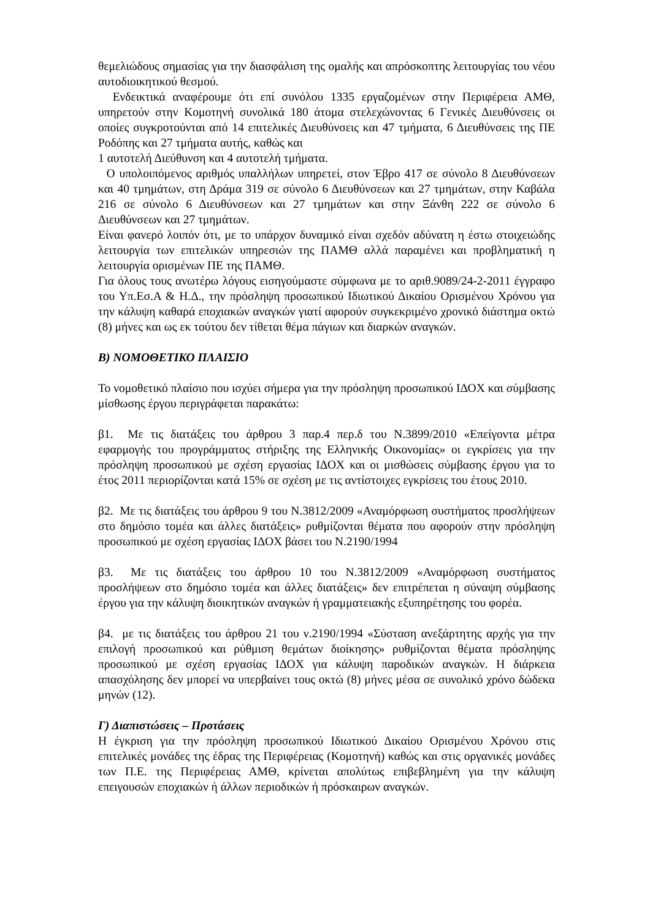θεμελιώδους σημασίας για την διασφάλιση της ομαλής και απρόσκοπτης λειτουργίας του νέου αυτοδιοικητικού θεσμού.
Ενδεικτικά αναφέρουμε ότι επί συνόλου 1335 εργαζομένων στην Περιφέρεια ΑΜΘ, υπηρετούν στην Κομοτηνή συνολικά 180 άτομα στελεχώνοντας 6 Γενικές Διευθύνσεις οι οποίες συγκροτούνται από 14 επιτελικές Διευθύνσεις και 47 τμήματα, 6 Διευθύνσεις της ΠΕ Ροδόπης και 27 τμήματα αυτής, καθώς και
1 αυτοτελή Διεύθυνση και 4 αυτοτελή τμήματα.
Ο υπολοιπόμενος αριθμός υπαλλήλων υπηρετεί, στον Έβρο 417 σε σύνολο 8 Διευθύνσεων και 40 τμημάτων, στη Δράμα 319 σε σύνολο 6 Διευθύνσεων και 27 τμημάτων, στην Καβάλα 216 σε σύνολο 6 Διευθύνσεων και 27 τμημάτων και στην Ξάνθη 222 σε σύνολο 6 Διευθύνσεων και 27 τμημάτων.
Είναι φανερό λοιπόν ότι, με το υπάρχον δυναμικό είναι σχεδόν αδύνατη η έστω στοιχειώδης λειτουργία των επιτελικών υπηρεσιών της ΠΑΜΘ αλλά παραμένει και προβληματική η λειτουργία ορισμένων ΠΕ της ΠΑΜΘ.
Για όλους τους ανωτέρω λόγους εισηγούμαστε σύμφωνα με το αριθ.9089/24-2-2011 έγγραφο του Υπ.Εσ.Α & Η.Δ., την πρόσληψη προσωπικού Ιδιωτικού Δικαίου Ορισμένου Χρόνου για την κάλυψη καθαρά εποχιακών αναγκών γιατί αφορούν συγκεκριμένο χρονικό διάστημα οκτώ (8) μήνες και ως εκ τούτου δεν τίθεται θέμα πάγιων και διαρκών αναγκών.
Β) ΝΟΜΟΘΕΤΙΚΟ ΠΛΑΙΣΙΟ
Το νομοθετικό πλαίσιο που ισχύει σήμερα για την πρόσληψη προσωπικού ΙΔΟΧ και σύμβασης μίσθωσης έργου περιγράφεται παρακάτω:
β1. Με τις διατάξεις του άρθρου 3 παρ.4 περ.δ του Ν.3899/2010 «Επείγοντα μέτρα εφαρμογής του προγράμματος στήριξης της Ελληνικής Οικονομίας» οι εγκρίσεις για την πρόσληψη προσωπικού με σχέση εργασίας ΙΔΟΧ και οι μισθώσεις σύμβασης έργου για το έτος 2011 περιορίζονται κατά 15% σε σχέση με τις αντίστοιχες εγκρίσεις του έτους 2010.
β2. Με τις διατάξεις του άρθρου 9 του Ν.3812/2009 «Αναμόρφωση συστήματος προσλήψεων στο δημόσιο τομέα και άλλες διατάξεις» ρυθμίζονται θέματα που αφορούν στην πρόσληψη προσωπικού με σχέση εργασίας ΙΔΟΧ βάσει του Ν.2190/1994
β3. Με τις διατάξεις του άρθρου 10 του Ν.3812/2009 «Αναμόρφωση συστήματος προσλήψεων στο δημόσιο τομέα και άλλες διατάξεις» δεν επιτρέπεται η σύναψη σύμβασης έργου για την κάλυψη διοικητικών αναγκών ή γραμματειακής εξυπηρέτησης του φορέα.
β4. με τις διατάξεις του άρθρου 21 του ν.2190/1994 «Σύσταση ανεξάρτητης αρχής για την επιλογή προσωπικού και ρύθμιση θεμάτων διοίκησης» ρυθμίζονται θέματα πρόσληψης προσωπικού με σχέση εργασίας ΙΔΟΧ για κάλυψη παροδικών αναγκών. Η διάρκεια απασχόλησης δεν μπορεί να υπερβαίνει τους οκτώ (8) μήνες μέσα σε συνολικό χρόνο δώδεκα μηνών (12).
Γ) Διαπιστώσεις – Προτάσεις
Η έγκριση για την πρόσληψη προσωπικού Ιδιωτικού Δικαίου Ορισμένου Χρόνου στις επιτελικές μονάδες της έδρας της Περιφέρειας (Κομοτηνή) καθώς και στις οργανικές μονάδες των Π.Ε. της Περιφέρειας ΑΜΘ, κρίνεται απολύτως επιβεβλημένη για την κάλυψη επειγουσών εποχιακών ή άλλων περιοδικών ή πρόσκαιρων αναγκών.